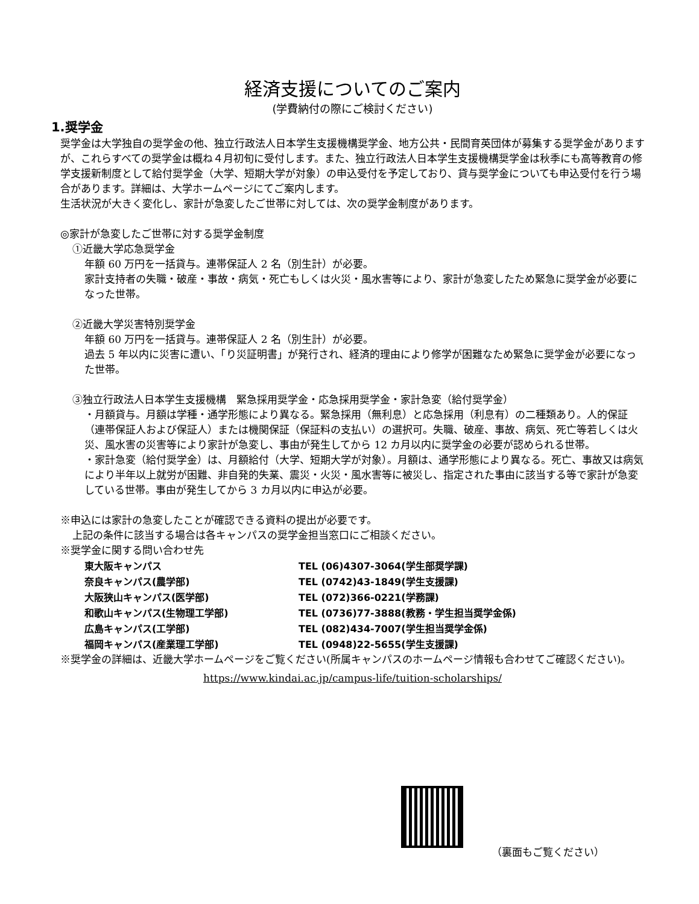経済支援についてのご案内
(学費納付の際にご検討ください)
1.奨学金
奨学金は大学独自の奨学金の他、独立行政法人日本学生支援機構奨学金、地方公共・民間育英団体が募集する奨学金がありますが、これらすべての奨学金は概ね４月初旬に受付します。また、独立行政法人日本学生支援機構奨学金は秋季にも高等教育の修学支援新制度として給付奨学金（大学、短期大学が対象）の申込受付を予定しており、貸与奨学金についても申込受付を行う場合があります。詳細は、大学ホームページにてご案内します。
生活状況が大きく変化し、家計が急変したご世帯に対しては、次の奨学金制度があります。
◎家計が急変したご世帯に対する奨学金制度
①近畿大学応急奨学金
年額 60 万円を一括貸与。連帯保証人 2 名（別生計）が必要。
家計支持者の失職・破産・事故・病気・死亡もしくは火災・風水害等により、家計が急変したため緊急に奨学金が必要になった世帯。
②近畿大学災害特別奨学金
年額 60 万円を一括貸与。連帯保証人 2 名（別生計）が必要。
過去 5 年以内に災害に遭い、「り災証明書」が発行され、経済的理由により修学が困難なため緊急に奨学金が必要になった世帯。
③独立行政法人日本学生支援機構　緊急採用奨学金・応急採用奨学金・家計急変（給付奨学金）
・月額貸与。月額は学種・通学形態により異なる。緊急採用（無利息）と応急採用（利息有）の二種類あり。人的保証（連帯保証人および保証人）または機関保証（保証料の支払い）の選択可。失職、破産、事故、病気、死亡等若しくは火災、風水害の災害等により家計が急変し、事由が発生してから 12 カ月以内に奨学金の必要が認められる世帯。
・家計急変（給付奨学金）は、月額給付（大学、短期大学が対象）。月額は、通学形態により異なる。死亡、事故又は病気により半年以上就労が困難、非自発的失業、震災・火災・風水害等に被災し、指定された事由に該当する等で家計が急変している世帯。事由が発生してから 3 カ月以内に申込が必要。
※申込には家計の急変したことが確認できる資料の提出が必要です。
上記の条件に該当する場合は各キャンパスの奨学金担当窓口にご相談ください。
※奨学金に関する問い合わせ先
| 東大阪キャンパス | TEL (06)4307-3064(学生部奨学課) |
| 奈良キャンパス(農学部) | TEL (0742)43-1849(学生支援課) |
| 大阪狭山キャンパス(医学部) | TEL (072)366-0221(学務課) |
| 和歌山キャンパス(生物理工学部) | TEL (0736)77-3888(教務・学生担当奨学金係) |
| 広島キャンパス(工学部) | TEL (082)434-7007(学生担当奨学金係) |
| 福岡キャンパス(産業理工学部) | TEL (0948)22-5655(学生支援課) |
※奨学金の詳細は、近畿大学ホームページをご覧ください(所属キャンパスのホームページ情報も合わせてご確認ください)。
https://www.kindai.ac.jp/campus-life/tuition-scholarships/
（裏面もご覧ください）